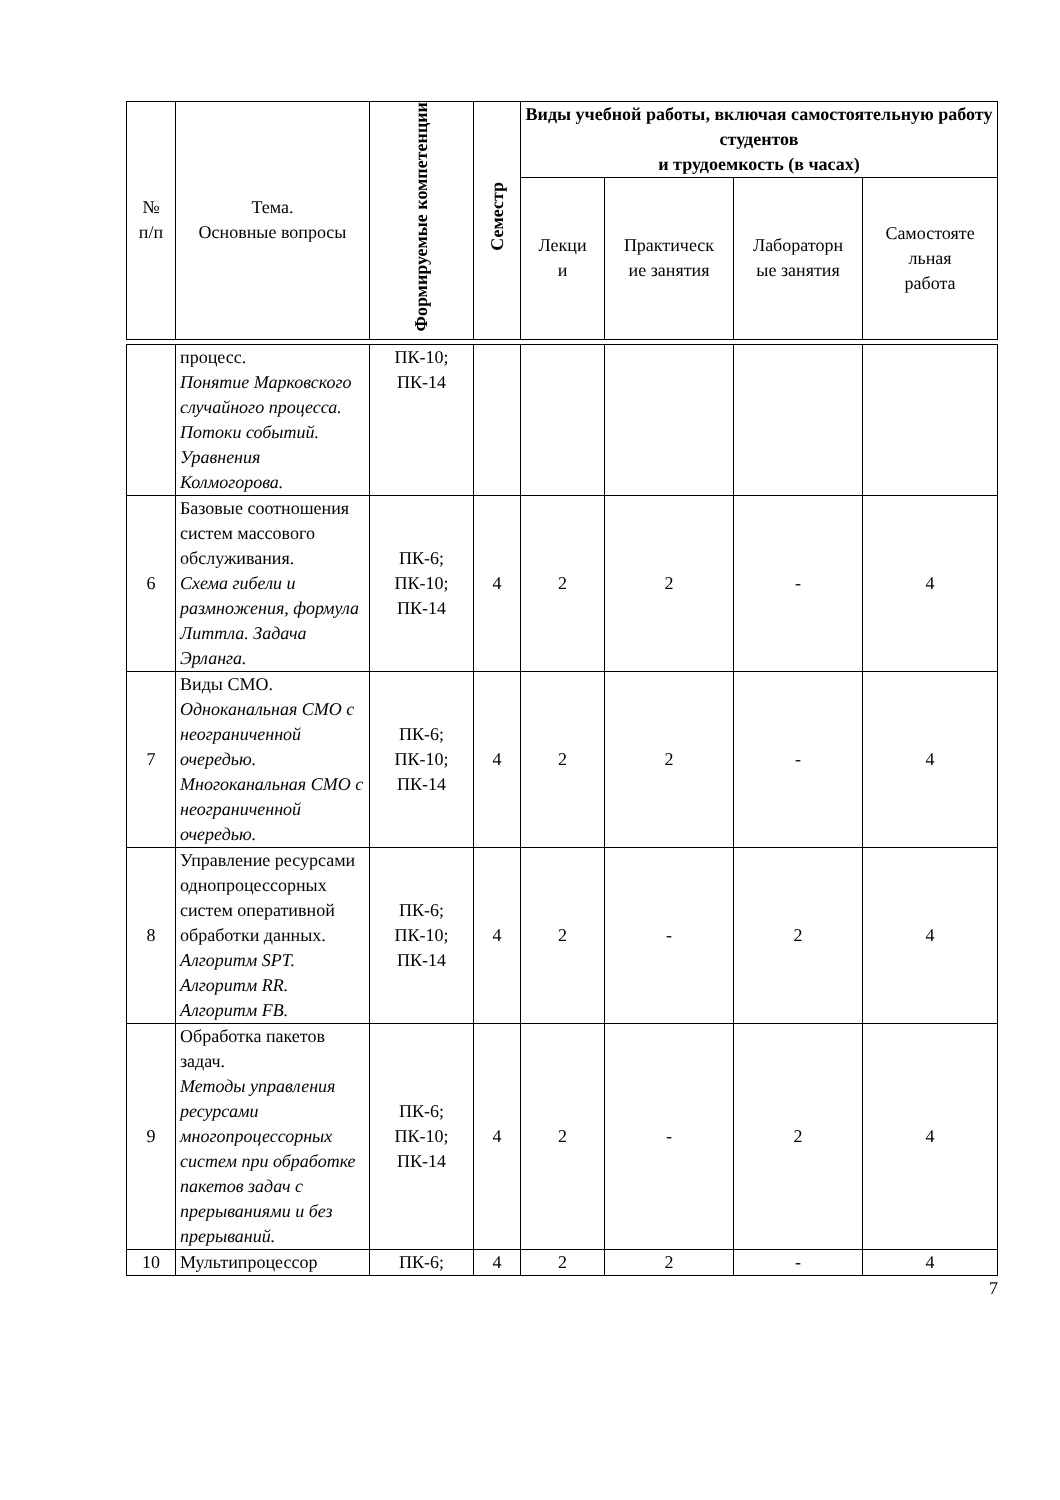| № п/п | Тема. Основные вопросы | Формируемые компетенции | Семестр | Виды учебной работы, включая самостоятельную работу студентов и трудоемкость (в часах) | | | |
| --- | --- | --- | --- | --- | --- | --- | --- |
| | | | | Лекци и | Практическ ие занятия | Лабораторн ые занятия | Самостояте льная работа |
| | процесс. Понятие Марковского случайного процесса. Потоки событий. Уравнения Колмогорова. | ПК-10; ПК-14 | | | | | |
| 6 | Базовые соотношения систем массового обслуживания. Схема гибели и размножения, формула Литтла. Задача Эрланга. | ПК-6; ПК-10; ПК-14 | 4 | 2 | 2 | - | 4 |
| 7 | Виды СМО. Одноканальная СМО с неограниченной очередью. Многоканальная СМО с неограниченной очередью. | ПК-6; ПК-10; ПК-14 | 4 | 2 | 2 | - | 4 |
| 8 | Управление ресурсами однопроцессорных систем оперативной обработки данных. Алгоритм SPT. Алгоритм RR. Алгоритм FB. | ПК-6; ПК-10; ПК-14 | 4 | 2 | - | 2 | 4 |
| 9 | Обработка пакетов задач. Методы управления ресурсами многопроцессорных систем при обработке пакетов задач с прерываниями и без прерываний. | ПК-6; ПК-10; ПК-14 | 4 | 2 | - | 2 | 4 |
| 10 | Мультипроцессор | ПК-6; | 4 | 2 | 2 | - | 4 |
7